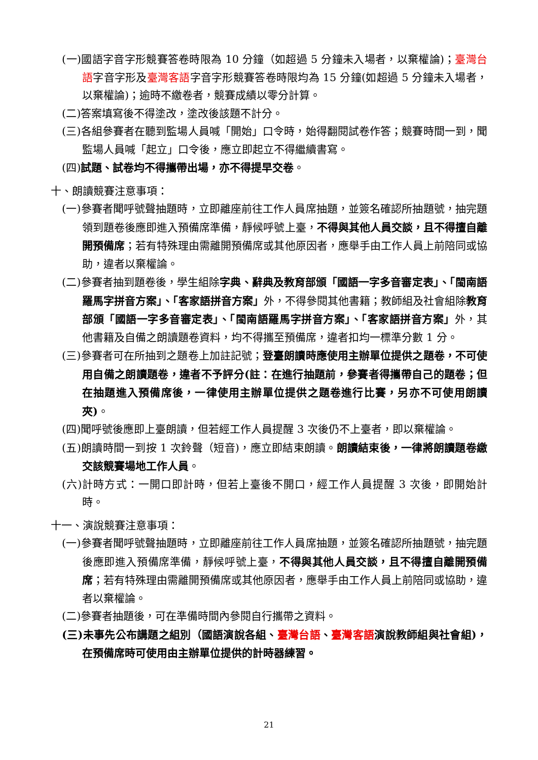(一)國語字音字形競賽答卷時限為 10 分鐘（如超過 5 分鐘未入場者，以棄權論)；臺灣台語字音字形及臺灣客語字音字形競賽答卷時限均為 15 分鐘(如超過 5 分鐘未入場者，以棄權論)；逾時不繳卷者，競賽成績以零分計算。
(二)答案填寫後不得塗改，塗改後該題不計分。
(三)各組參賽者在聽到監場人員喊「開始」口令時，始得翻閱試卷作答；競賽時間一到，聞監場人員喊「起立」口令後，應立即起立不得繼續書寫。
(四)試題、試卷均不得攜帶出場，亦不得提早交卷。
十、朗讀競賽注意事項：
(一)參賽者聞呼號聲抽題時，立即離座前往工作人員席抽題，並簽名確認所抽題號，抽完題領到題卷後應即進入預備席準備，靜候呼號上臺，不得與其他人員交談，且不得擅自離開預備席；若有特殊理由需離開預備席或其他原因者，應舉手由工作人員上前陪同或協助，違者以棄權論。
(二)參賽者抽到題卷後，學生組除字典、辭典及教育部頒「國語一字多音審定表」、「閩南語羅馬字拼音方案」、「客家語拼音方案」外，不得參閱其他書籍；教師組及社會組除教育部頒「國語一字多音審定表」、「閩南語羅馬字拼音方案」、「客家語拼音方案」外，其他書籍及自備之朗讀題卷資料，均不得攜至預備席，違者扣均一標準分數 1 分。
(三)參賽者可在所抽到之題卷上加註記號；登臺朗讀時應使用主辦單位提供之題卷，不可使用自備之朗讀題卷，違者不予評分(註：在進行抽題前，參賽者得攜帶自己的題卷；但在抽題進入預備席後，一律使用主辦單位提供之題卷進行比賽，另亦不可使用朗讀夾)。
(四)聞呼號後應即上臺朗讀，但若經工作人員提醒 3 次後仍不上臺者，即以棄權論。
(五)朗讀時間一到按 1 次鈴聲（短音)，應立即結束朗讀。朗讀結束後，一律將朗讀題卷繳交該競賽場地工作人員。
(六)計時方式：一開口即計時，但若上臺後不開口，經工作人員提醒 3 次後，即開始計時。
十一、演說競賽注意事項：
(一)參賽者聞呼號聲抽題時，立即離座前往工作人員席抽題，並簽名確認所抽題號，抽完題後應即進入預備席準備，靜候呼號上臺，不得與其他人員交談，且不得擅自離開預備席；若有特殊理由需離開預備席或其他原因者，應舉手由工作人員上前陪同或協助，違者以棄權論。
(二)參賽者抽題後，可在準備時間內參閱自行攜帶之資料。
(三)未事先公布講題之組別（國語演說各組、臺灣台語、臺灣客語演說教師組與社會組)，在預備席時可使用由主辦單位提供的計時器練習。
21